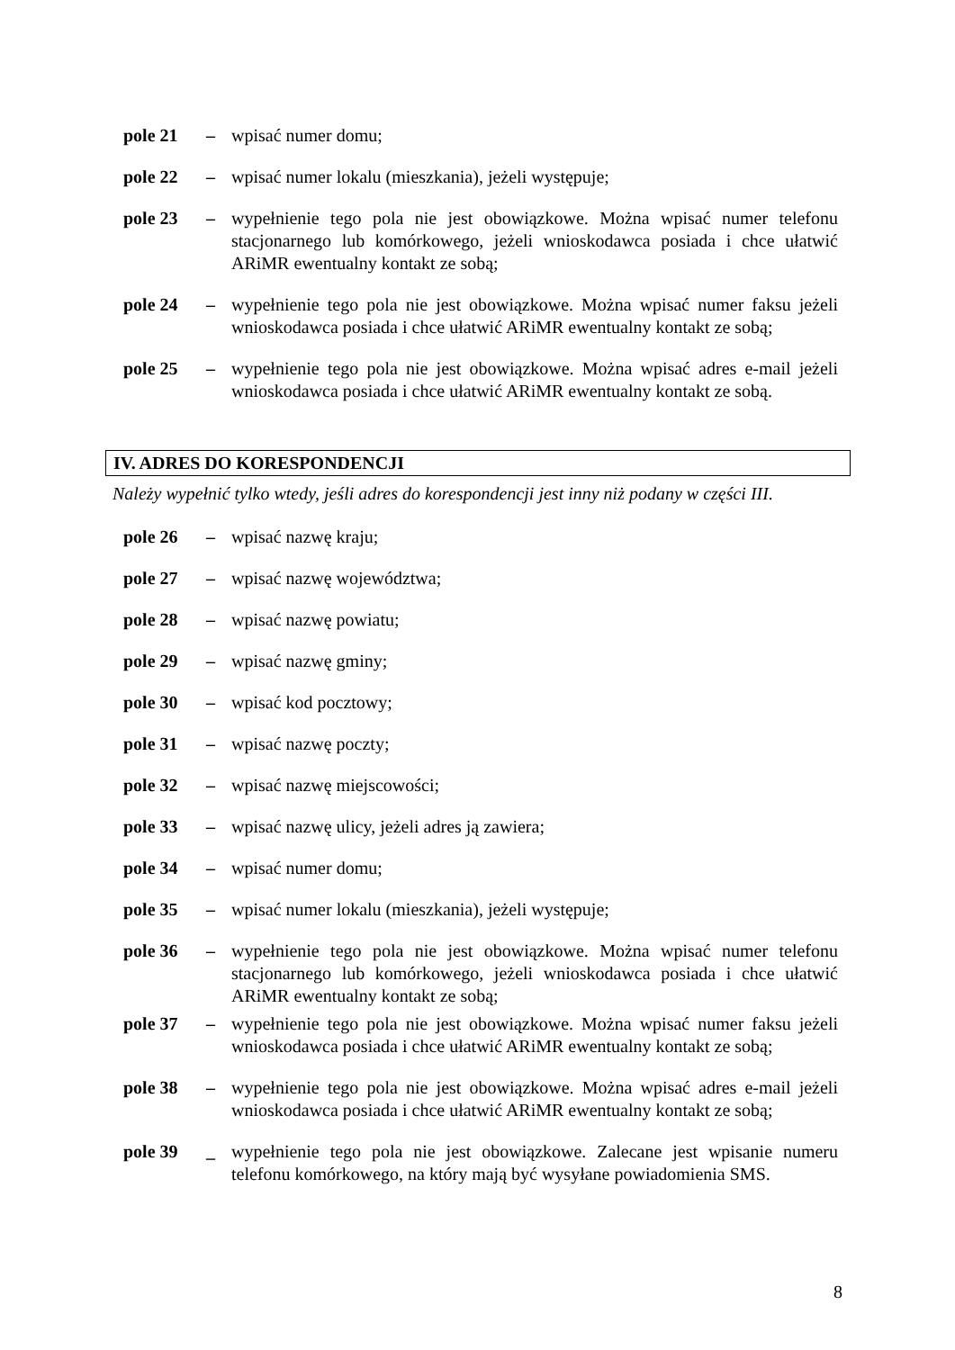pole 21 – wpisać numer domu;
pole 22 – wpisać numer lokalu (mieszkania), jeżeli występuje;
pole 23 – wypełnienie tego pola nie jest obowiązkowe. Można wpisać numer telefonu stacjonarnego lub komórkowego, jeżeli wnioskodawca posiada i chce ułatwić ARiMR ewentualny kontakt ze sobą;
pole 24 – wypełnienie tego pola nie jest obowiązkowe. Można wpisać numer faksu jeżeli wnioskodawca posiada i chce ułatwić ARiMR ewentualny kontakt ze sobą;
pole 25 – wypełnienie tego pola nie jest obowiązkowe. Można wpisać adres e-mail jeżeli wnioskodawca posiada i chce ułatwić ARiMR ewentualny kontakt ze sobą.
IV. ADRES DO KORESPONDENCJI
Należy wypełnić tylko wtedy, jeśli adres do korespondencji jest inny niż podany w części III.
pole 26 – wpisać nazwę kraju;
pole 27 – wpisać nazwę województwa;
pole 28 – wpisać nazwę powiatu;
pole 29 – wpisać nazwę gminy;
pole 30 – wpisać kod pocztowy;
pole 31 – wpisać nazwę poczty;
pole 32 – wpisać nazwę miejscowości;
pole 33 – wpisać nazwę ulicy, jeżeli adres ją zawiera;
pole 34 – wpisać numer domu;
pole 35 – wpisać numer lokalu (mieszkania), jeżeli występuje;
pole 36 – wypełnienie tego pola nie jest obowiązkowe. Można wpisać numer telefonu stacjonarnego lub komórkowego, jeżeli wnioskodawca posiada i chce ułatwić ARiMR ewentualny kontakt ze sobą;
pole 37 – wypełnienie tego pola nie jest obowiązkowe. Można wpisać numer faksu jeżeli wnioskodawca posiada i chce ułatwić ARiMR ewentualny kontakt ze sobą;
pole 38 – wypełnienie tego pola nie jest obowiązkowe. Można wpisać adres e-mail jeżeli wnioskodawca posiada i chce ułatwić ARiMR ewentualny kontakt ze sobą;
pole 39 _ wypełnienie tego pola nie jest obowiązkowe. Zalecane jest wpisanie numeru telefonu komórkowego, na który mają być wysyłane powiadomienia SMS.
8